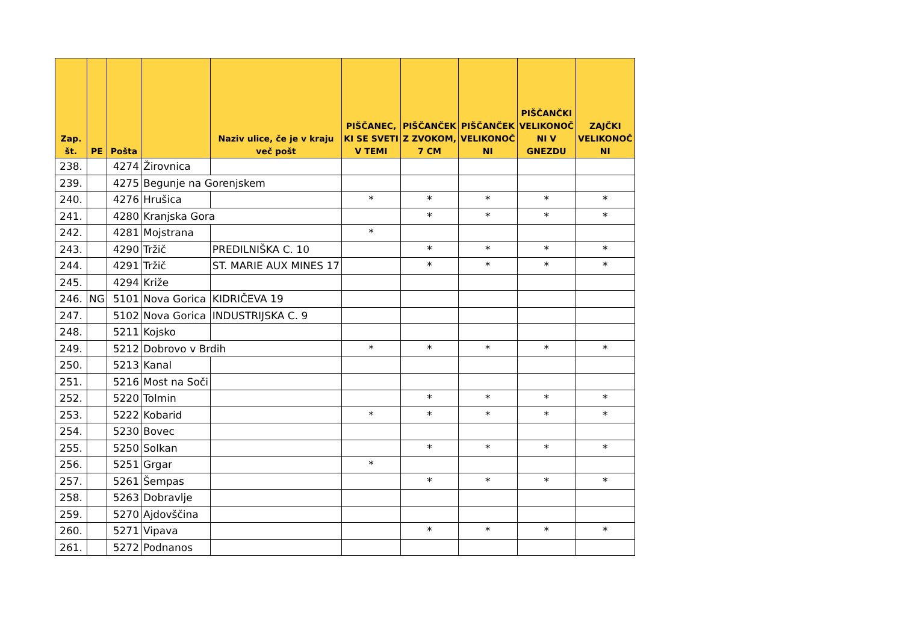| Zap. št. | PE | Pošta | | Naziv ulice, če je v kraju več pošt | PIŠČANEC, KI SE SVETI V TEMI | PIŠČANČEK Z ZVOKOM, 7 CM | PIŠČANČEK VELIKONOČ NI | PIŠČANČKI VELIKONOČ NI V GNEZDU | ZAJČKI VELIKONOČ NI |
| --- | --- | --- | --- | --- | --- | --- | --- | --- | --- |
| 238. | | 4274 | Žirovnica | | | | | | |
| 239. | | 4275 | Begunje na Gorenjskem | | | | | | |
| 240. | | 4276 | Hrušica | | * | * | * | * | * |
| 241. | | 4280 | Kranjska Gora | | | * | * | * | * |
| 242. | | 4281 | Mojstrana | | * | | | | |
| 243. | | 4290 | Tržič | PREDILNIŠKA C. 10 | | * | * | * | * |
| 244. | | 4291 | Tržič | ST. MARIE AUX MINES 17 | | * | * | * | * |
| 245. | | 4294 | Križe | | | | | | |
| 246. | NG | 5101 | Nova Gorica | KIDRIČEVA 19 | | | | | |
| 247. | | 5102 | Nova Gorica | INDUSTRIJSKA C. 9 | | | | | |
| 248. | | 5211 | Kojsko | | | | | | |
| 249. | | 5212 | Dobrovo v Brdih | | * | * | * | * | * |
| 250. | | 5213 | Kanal | | | | | | |
| 251. | | 5216 | Most na Soči | | | | | | |
| 252. | | 5220 | Tolmin | | | * | * | * | * |
| 253. | | 5222 | Kobarid | | * | * | * | * | * |
| 254. | | 5230 | Bovec | | | | | | |
| 255. | | 5250 | Solkan | | | * | * | * | * |
| 256. | | 5251 | Grgar | | * | | | | |
| 257. | | 5261 | Šempas | | | * | * | * | * |
| 258. | | 5263 | Dobravlje | | | | | | |
| 259. | | 5270 | Ajdovščina | | | | | | |
| 260. | | 5271 | Vipava | | | * | * | * | * |
| 261. | | 5272 | Podnanos | | | | | | |